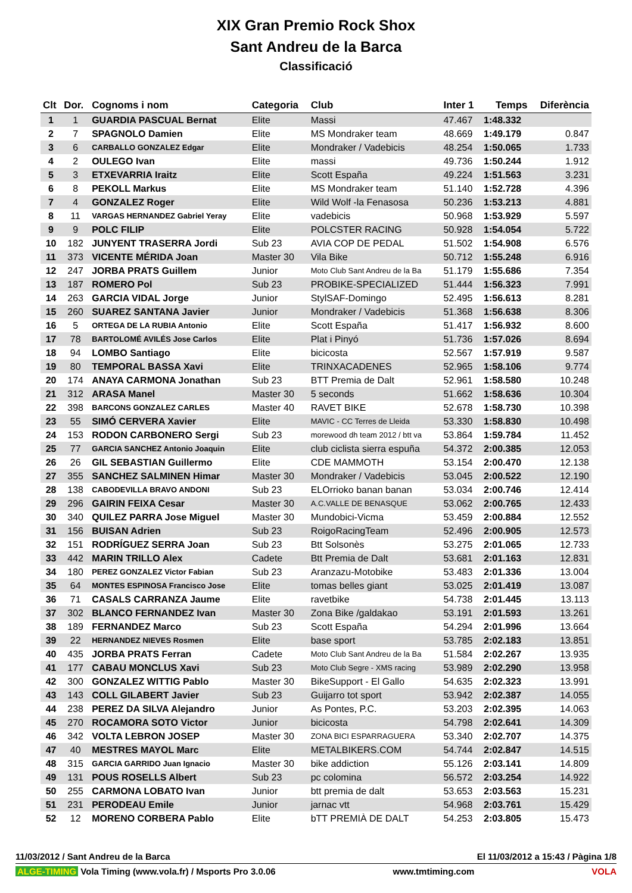XIX Gran Premio Rock Shox
Sant Andreu de la Barca
Classificació
| Clt | Dor. | Cognoms i nom | Categoria | Club | Inter 1 | Temps | Diferència |
| --- | --- | --- | --- | --- | --- | --- | --- |
| 1 | 1 | GUARDIA PASCUAL Bernat | Elite | Massi | 47.467 | 1:48.332 | |
| 2 | 7 | SPAGNOLO Damien | Elite | MS Mondraker team | 48.669 | 1:49.179 | 0.847 |
| 3 | 6 | CARBALLO GONZALEZ Edgar | Elite | Mondraker / Vadebicis | 48.254 | 1:50.065 | 1.733 |
| 4 | 2 | OULEGO Ivan | Elite | massi | 49.736 | 1:50.244 | 1.912 |
| 5 | 3 | ETXEVARRIA Iraitz | Elite | Scott España | 49.224 | 1:51.563 | 3.231 |
| 6 | 8 | PEKOLL Markus | Elite | MS Mondraker team | 51.140 | 1:52.728 | 4.396 |
| 7 | 4 | GONZALEZ Roger | Elite | Wild Wolf -la Fenasosa | 50.236 | 1:53.213 | 4.881 |
| 8 | 11 | VARGAS HERNANDEZ Gabriel Yeray | Elite | vadebicis | 50.968 | 1:53.929 | 5.597 |
| 9 | 9 | POLC FILIP | Elite | POLCSTER RACING | 50.928 | 1:54.054 | 5.722 |
| 10 | 182 | JUNYENT TRASERRA Jordi | Sub 23 | AVIA COP DE PEDAL | 51.502 | 1:54.908 | 6.576 |
| 11 | 373 | VICENTE MÉRIDA Joan | Master 30 | Vila Bike | 50.712 | 1:55.248 | 6.916 |
| 12 | 247 | JORBA PRATS Guillem | Junior | Moto Club Sant Andreu de la Ba | 51.179 | 1:55.686 | 7.354 |
| 13 | 187 | ROMERO Pol | Sub 23 | PROBIKE-SPECIALIZED | 51.444 | 1:56.323 | 7.991 |
| 14 | 263 | GARCIA VIDAL Jorge | Junior | StylSAF-Domingo | 52.495 | 1:56.613 | 8.281 |
| 15 | 260 | SUAREZ SANTANA Javier | Junior | Mondraker / Vadebicis | 51.368 | 1:56.638 | 8.306 |
| 16 | 5 | ORTEGA DE LA RUBIA Antonio | Elite | Scott España | 51.417 | 1:56.932 | 8.600 |
| 17 | 78 | BARTOLOMÉ AVILÉS Jose Carlos | Elite | Plat i Pinyó | 51.736 | 1:57.026 | 8.694 |
| 18 | 94 | LOMBO Santiago | Elite | bicicosta | 52.567 | 1:57.919 | 9.587 |
| 19 | 80 | TEMPORAL BASSA Xavi | Elite | TRINXACADENES | 52.965 | 1:58.106 | 9.774 |
| 20 | 174 | ANAYA CARMONA Jonathan | Sub 23 | BTT Premia de Dalt | 52.961 | 1:58.580 | 10.248 |
| 21 | 312 | ARASA Manel | Master 30 | 5 seconds | 51.662 | 1:58.636 | 10.304 |
| 22 | 398 | BARCONS GONZALEZ CARLES | Master 40 | RAVET BIKE | 52.678 | 1:58.730 | 10.398 |
| 23 | 55 | SIMÓ CERVERA Xavier | Elite | MAVIC - CC Terres de Lleida | 53.330 | 1:58.830 | 10.498 |
| 24 | 153 | RODON CARBONERO Sergi | Sub 23 | morewood dh team 2012 / btt va | 53.864 | 1:59.784 | 11.452 |
| 25 | 77 | GARCIA SANCHEZ Antonio Joaquin | Elite | club ciclista sierra espuña | 54.372 | 2:00.385 | 12.053 |
| 26 | 26 | GIL SEBASTIAN Guillermo | Elite | CDE MAMMOTH | 53.154 | 2:00.470 | 12.138 |
| 27 | 355 | SANCHEZ SALMINEN Himar | Master 30 | Mondraker / Vadebicis | 53.045 | 2:00.522 | 12.190 |
| 28 | 138 | CABODEVILLA BRAVO ANDONI | Sub 23 | ELOrrioko banan banan | 53.034 | 2:00.746 | 12.414 |
| 29 | 296 | GAIRIN FEIXA Cesar | Master 30 | A.C.VALLE DE BENASQUE | 53.062 | 2:00.765 | 12.433 |
| 30 | 340 | QUILEZ PARRA Jose Miguel | Master 30 | Mundobici-Vicma | 53.459 | 2:00.884 | 12.552 |
| 31 | 156 | BUISAN Adrien | Sub 23 | RoigoRacingTeam | 52.496 | 2:00.905 | 12.573 |
| 32 | 151 | RODRÍGUEZ SERRA Joan | Sub 23 | Btt Solsonès | 53.275 | 2:01.065 | 12.733 |
| 33 | 442 | MARIN TRILLO Alex | Cadete | Btt Premia de Dalt | 53.681 | 2:01.163 | 12.831 |
| 34 | 180 | PEREZ GONZALEZ Victor Fabian | Sub 23 | Aranzazu-Motobike | 53.483 | 2:01.336 | 13.004 |
| 35 | 64 | MONTES ESPINOSA Francisco Jose | Elite | tomas belles giant | 53.025 | 2:01.419 | 13.087 |
| 36 | 71 | CASALS CARRANZA Jaume | Elite | ravetbike | 54.738 | 2:01.445 | 13.113 |
| 37 | 302 | BLANCO FERNANDEZ Ivan | Master 30 | Zona Bike /galdakao | 53.191 | 2:01.593 | 13.261 |
| 38 | 189 | FERNANDEZ Marco | Sub 23 | Scott España | 54.294 | 2:01.996 | 13.664 |
| 39 | 22 | HERNANDEZ NIEVES Rosmen | Elite | base sport | 53.785 | 2:02.183 | 13.851 |
| 40 | 435 | JORBA PRATS Ferran | Cadete | Moto Club Sant Andreu de la Ba | 51.584 | 2:02.267 | 13.935 |
| 41 | 177 | CABAU MONCLUS Xavi | Sub 23 | Moto Club Segre - XMS racing | 53.989 | 2:02.290 | 13.958 |
| 42 | 300 | GONZALEZ WITTIG Pablo | Master 30 | BikeSupport - El Gallo | 54.635 | 2:02.323 | 13.991 |
| 43 | 143 | COLL GILABERT Javier | Sub 23 | Guijarro tot sport | 53.942 | 2:02.387 | 14.055 |
| 44 | 238 | PEREZ DA SILVA Alejandro | Junior | As Pontes, P.C. | 53.203 | 2:02.395 | 14.063 |
| 45 | 270 | ROCAMORA SOTO Victor | Junior | bicicosta | 54.798 | 2:02.641 | 14.309 |
| 46 | 342 | VOLTA LEBRON JOSEP | Master 30 | ZONA BICI ESPARRAGUERA | 53.340 | 2:02.707 | 14.375 |
| 47 | 40 | MESTRES MAYOL Marc | Elite | METALBIKERS.COM | 54.744 | 2:02.847 | 14.515 |
| 48 | 315 | GARCIA GARRIDO Juan Ignacio | Master 30 | bike addiction | 55.126 | 2:03.141 | 14.809 |
| 49 | 131 | POUS ROSELLS Albert | Sub 23 | pc colomina | 56.572 | 2:03.254 | 14.922 |
| 50 | 255 | CARMONA LOBATO Ivan | Junior | btt premia de dalt | 53.653 | 2:03.563 | 15.231 |
| 51 | 231 | PERODEAU Emile | Junior | jarnac vtt | 54.968 | 2:03.761 | 15.429 |
| 52 | 12 | MORENO CORBERA Pablo | Elite | bTT PREMIÀ DE DALT | 54.253 | 2:03.805 | 15.473 |
11/03/2012 / Sant Andreu de la Barca El 11/03/2012 a 15:43 / Pàgina 1/8
ALGE-TIMING Vola Timing (www.vola.fr) / Msports Pro 3.0.06 www.tmtiming.com VOLA